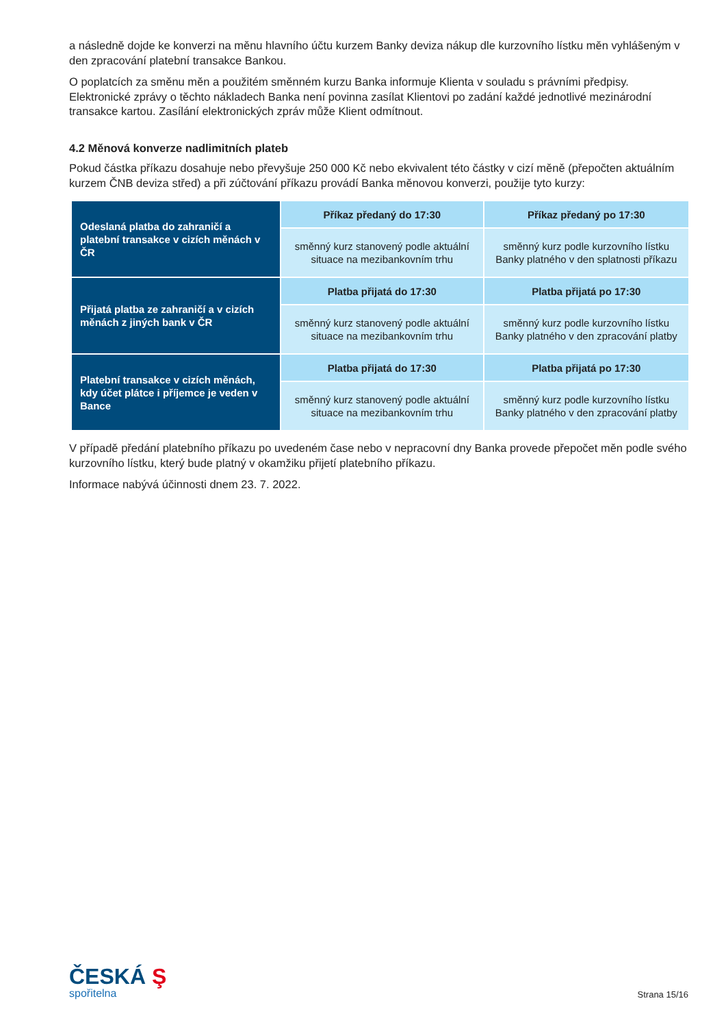a následně dojde ke konverzi na měnu hlavního účtu kurzem Banky deviza nákup dle kurzovního lístku měn vyhlášeným v den zpracování platební transakce Bankou.
O poplatcích za směnu měn a použitém směnném kurzu Banka informuje Klienta v souladu s právními předpisy. Elektronické zprávy o těchto nákladech Banka není povinna zasílat Klientovi po zadání každé jednotlivé mezinárodní transakce kartou. Zasílání elektronických zpráv může Klient odmítnout.
4.2 Měnová konverze nadlimitních plateb
Pokud částka příkazu dosahuje nebo převyšuje 250 000 Kč nebo ekvivalent této částky v cizí měně (přepočten aktuálním kurzem ČNB deviza střed) a při zúčtování příkazu provádí Banka měnovou konverzi, použije tyto kurzy:
| Odeslaná platba do zahraničí a platební transakce v cizích měnách v ČR | Příkaz předaný do 17:30 | Příkaz předaný po 17:30 |
| | směnný kurz stanovený podle aktuální situace na mezibankovním trhu | směnný kurz podle kurzovního lístku Banky platného v den splatnosti příkazu |
| Přijatá platba ze zahraničí a v cizích měnách z jiných bank v ČR | Platba přijatá do 17:30 | Platba přijatá po 17:30 |
| | směnný kurz stanovený podle aktuální situace na mezibankovním trhu | směnný kurz podle kurzovního lístku Banky platného v den zpracování platby |
| Platební transakce v cizích měnách, kdy účet plátce i příjemce je veden v Bance | Platba přijatá do 17:30 | Platba přijatá po 17:30 |
| | směnný kurz stanovený podle aktuální situace na mezibankovním trhu | směnný kurz podle kurzovního lístku Banky platného v den zpracování platby |
V případě předání platebního příkazu po uvedeném čase nebo v nepracovní dny Banka provede přepočet měn podle svého kurzovního lístku, který bude platný v okamžiku přijetí platebního příkazu.
Informace nabývá účinnosti dnem 23. 7. 2022.
ČESKÁ Ş
spořitelna
Strana 15/16